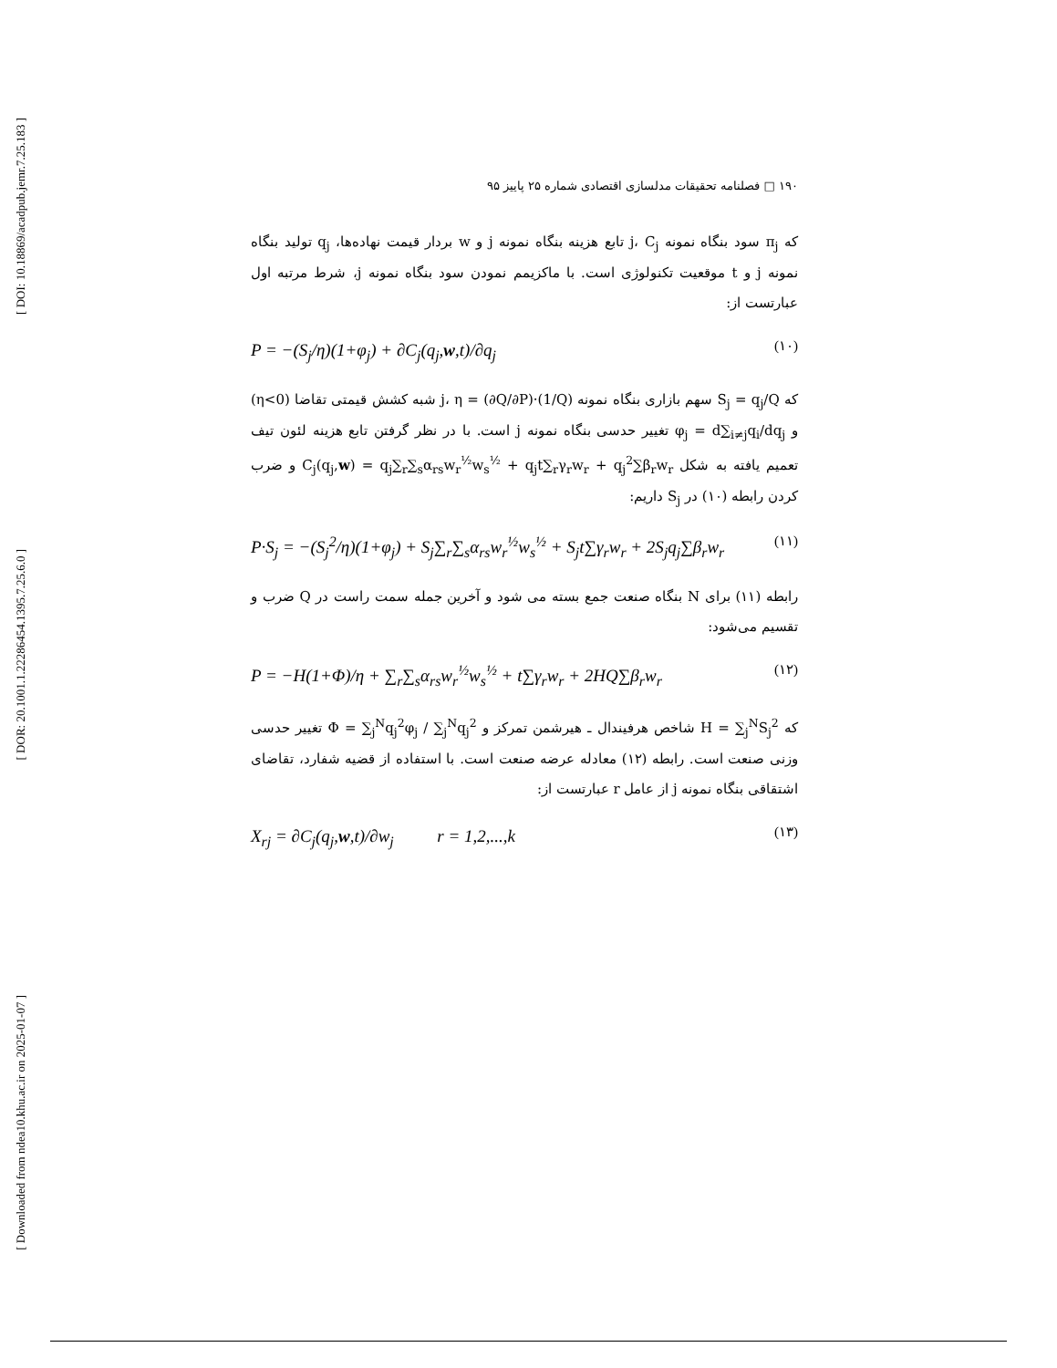[ DOI: 10.18869/acadpub.jemr.7.25.183 ]
[ DOR: 20.1001.1.22286454.1395.7.25.6.0 ]
[ Downloaded from ndea10.khu.ac.ir on 2025-01-07 ]
۱۹۰ □ فصلنامه تحقیقات مدلسازی اقتصادی شماره ۲۵ پاییز ۹۵
که π<sub>j</sub> سود بنگاه نمونه j، C<sub>j</sub> تابع هزینه بنگاه نمونه j و w بردار قیمت نهاده‌ها، q<sub>j</sub> تولید بنگاه نمونه j و t موقعیت تکنولوژی است. با ماکزیمم نمودن سود بنگاه نمونه j، شرط مرتبه اول عبارتست از:
P = −(S<sub>j</sub>/η)(1+φ<sub>j</sub>) + ∂C<sub>j</sub>(q<sub>j</sub>,w,t)/∂q<sub>j</sub> (۱۰)
که S<sub>j</sub> = q<sub>j</sub>/Q سهم بازاری بنگاه نمونه j، η = (∂Q/∂P)·(1/Q) شبه کشش قیمتی تقاضا (η<0) و φ<sub>j</sub> = d∑<sub>i≠j</sub>q<sub>i</sub>/dq<sub>j</sub> تغییر حدسی بنگاه نمونه j است. با در نظر گرفتن تابع هزینه لئون تیف تعمیم یافته به شکل C<sub>j</sub>(q<sub>j</sub>,w) = q<sub>j</sub>∑<sub>r</sub>∑<sub>s</sub>α<sub>rs</sub>w<sub>r</sub><sup>½</sup>w<sub>s</sub><sup>½</sup> + q<sub>j</sub>t∑<sub>r</sub>γ<sub>r</sub>w<sub>r</sub> + q<sub>j</sub><sup>2</sup>∑β<sub>r</sub>w<sub>r</sub> و ضرب کردن رابطه (۱۰) در S<sub>j</sub> داریم:
P·S<sub>j</sub> = −(S<sub>j</sub><sup>2</sup>/η)(1+φ<sub>j</sub>) + S<sub>j</sub>∑<sub>r</sub>∑<sub>s</sub>α<sub>rs</sub>w<sub>r</sub><sup>½</sup>w<sub>s</sub><sup>½</sup> + S<sub>j</sub>t∑γ<sub>r</sub>w<sub>r</sub> + 2S<sub>j</sub>q<sub>j</sub>∑β<sub>r</sub>w<sub>r</sub> (۱۱)
رابطه (۱۱) برای N بنگاه صنعت جمع بسته می شود و آخرین جمله سمت راست در Q ضرب و تقسیم می‌شود:
P = −H(1+Φ)/η + ∑<sub>r</sub>∑<sub>s</sub>α<sub>rs</sub>w<sub>r</sub><sup>½</sup>w<sub>s</sub><sup>½</sup> + t∑γ<sub>r</sub>w<sub>r</sub> + 2HQ∑β<sub>r</sub>w<sub>r</sub> (۱۲)
که H = ∑<sub>j</sub><sup>N</sup>S<sub>j</sub><sup>2</sup> شاخص هرفیندال ـ هیرشمن تمرکز و Φ = ∑<sub>j</sub><sup>N</sup>q<sub>j</sub><sup>2</sup>φ<sub>j</sub> / ∑<sub>j</sub><sup>N</sup>q<sub>j</sub><sup>2</sup> تغییر حدسی وزنی صنعت است. رابطه (۱۲) معادله عرضه صنعت است. با استفاده از قضیه شفارد، تقاضای اشتقاقی بنگاه نمونه j از عامل r عبارتست از:
X<sub>rj</sub> = ∂C<sub>j</sub>(q<sub>j</sub>,w,t)/∂w<sub>j</sub> r = 1,2,...,k (۱۳)